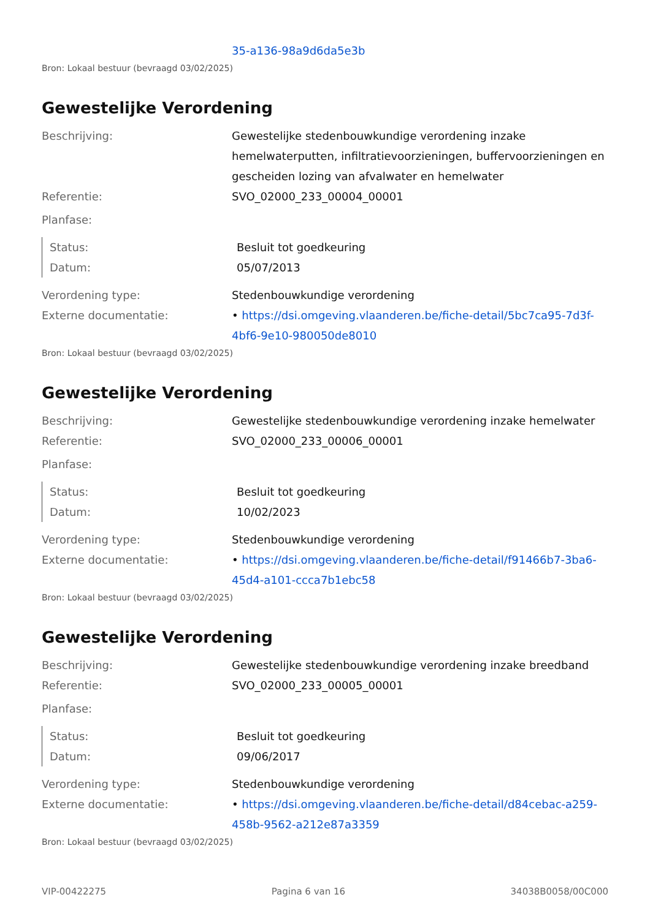35-a136-98a9d6da5e3b
Bron: Lokaal bestuur (bevraagd 03/02/2025)
Gewestelijke Verordening
Beschrijving: Gewestelijke stedenbouwkundige verordening inzake hemelwaterputten, infiltratievoorzieningen, buffervoorzieningen en gescheiden lozing van afvalwater en hemelwater
Referentie: SVO_02000_233_00004_00001
Planfase:
Status: Besluit tot goedkeuring
Datum: 05/07/2013
Verordening type: Stedenbouwkundige verordening
Externe documentatie: • https://dsi.omgeving.vlaanderen.be/fiche-detail/5bc7ca95-7d3f-4bf6-9e10-980050de8010
Bron: Lokaal bestuur (bevraagd 03/02/2025)
Gewestelijke Verordening
Beschrijving: Gewestelijke stedenbouwkundige verordening inzake hemelwater
Referentie: SVO_02000_233_00006_00001
Planfase:
Status: Besluit tot goedkeuring
Datum: 10/02/2023
Verordening type: Stedenbouwkundige verordening
Externe documentatie: • https://dsi.omgeving.vlaanderen.be/fiche-detail/f91466b7-3ba6-45d4-a101-ccca7b1ebc58
Bron: Lokaal bestuur (bevraagd 03/02/2025)
Gewestelijke Verordening
Beschrijving: Gewestelijke stedenbouwkundige verordening inzake breedband
Referentie: SVO_02000_233_00005_00001
Planfase:
Status: Besluit tot goedkeuring
Datum: 09/06/2017
Verordening type: Stedenbouwkundige verordening
Externe documentatie: • https://dsi.omgeving.vlaanderen.be/fiche-detail/d84cebac-a259-458b-9562-a212e87a3359
Bron: Lokaal bestuur (bevraagd 03/02/2025)
VIP-00422275 Pagina 6 van 16 34038B0058/00C000